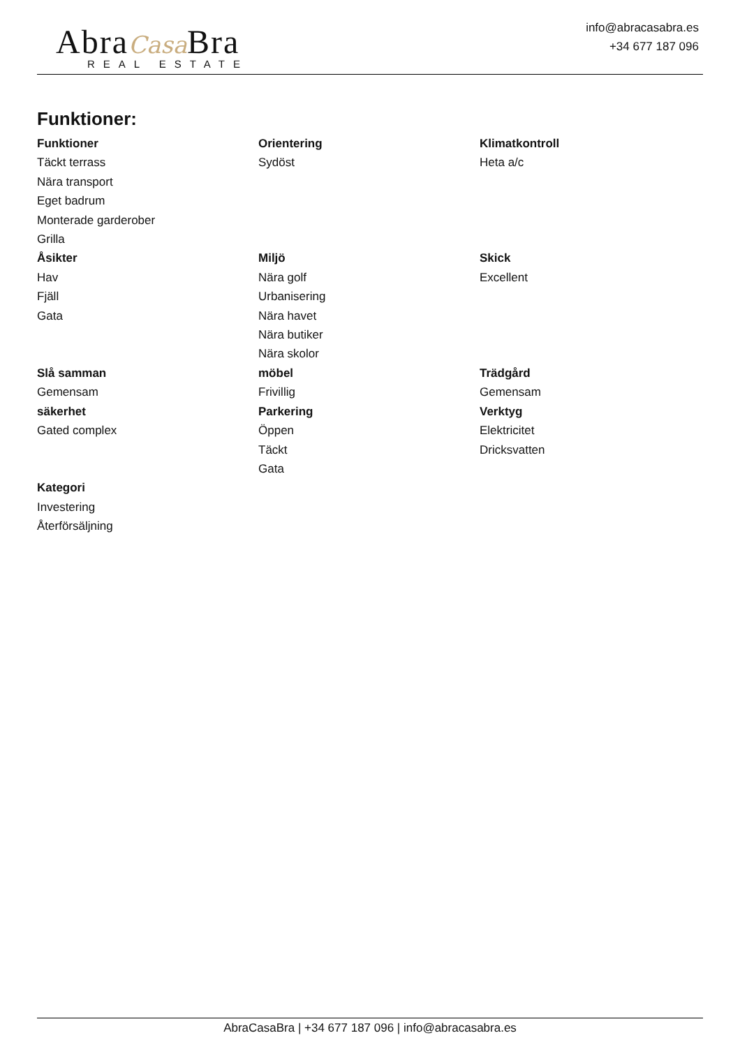Abra Casa Bra
REAL ESTATE
info@abracasabra.es
+34 677 187 096
Funktioner:
Funktioner
Täckt terrass
Nära transport
Eget badrum
Monterade garderober
Grilla
Orientering
Sydöst
Klimatkontroll
Heta a/c
Åsikter
Hav
Fjäll
Gata
Miljö
Nära golf
Urbanisering
Nära havet
Nära butiker
Nära skolor
Skick
Excellent
Slå samman
Gemensam
möbel
Frivillig
Trädgård
Gemensam
säkerhet
Gated complex
Parkering
Öppen
Täckt
Gata
Verktyg
Elektricitet
Dricksvatten
Kategori
Investering
Återförsäljning
AbraCasaBra | +34 677 187 096 | info@abracasabra.es